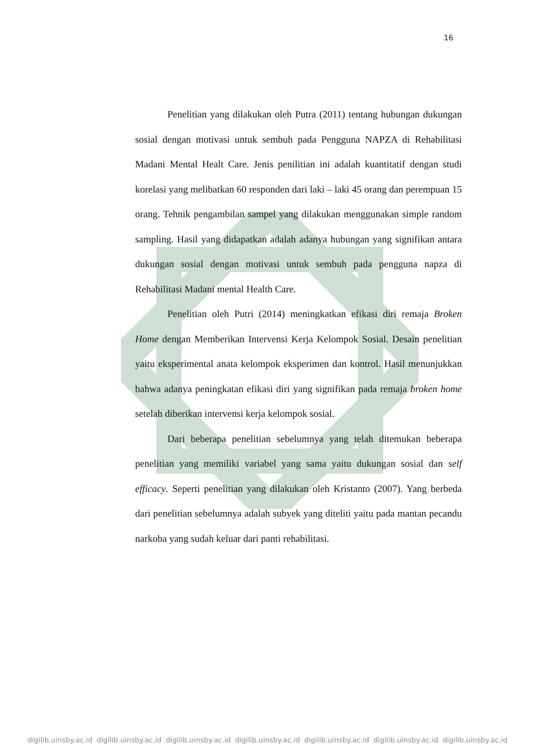16
Penelitian yang dilakukan oleh Putra (2011) tentang hubungan dukungan sosial dengan motivasi untuk sembuh pada Pengguna NAPZA di Rehabilitasi Madani Mental Healt Care. Jenis penilitian ini adalah kuantitatif dengan studi korelasi yang melibatkan 60 responden dari laki – laki 45 orang dan perempuan 15 orang. Tehnik pengambilan sampel yang dilakukan menggunakan simple random sampling. Hasil yang didapatkan adalah adanya hubungan yang signifikan antara dukungan sosial dengan motivasi untuk sembuh pada pengguna napza di Rehabilitasi Madani mental Health Care.
Penelitian oleh Putri (2014) meningkatkan efikasi diri remaja Broken Home dengan Memberikan Intervensi Kerja Kelompok Sosial. Desain penelitian yaitu eksperimental anata kelompok eksperimen dan kontrol. Hasil menunjukkan bahwa adanya peningkatan efikasi diri yang signifikan pada remaja broken home setelah diberikan intervensi kerja kelompok sosial.
Dari beberapa penelitian sebelumnya yang telah ditemukan beberapa penelitian yang memiliki variabel yang sama yaitu dukungan sosial dan self efficacy. Seperti penelitian yang dilakukan oleh Kristanto (2007). Yang berbeda dari penelitian sebelumnya adalah subyek yang diteliti yaitu pada mantan pecandu narkoba yang sudah keluar dari panti rehabilitasi.
digilib.uinsby.ac.id digilib.uinsby.ac.id digilib.uinsby.ac.id digilib.uinsby.ac.id digilib.uinsby.ac.id digilib.uinsby.ac.id digilib.uinsby.ac.id